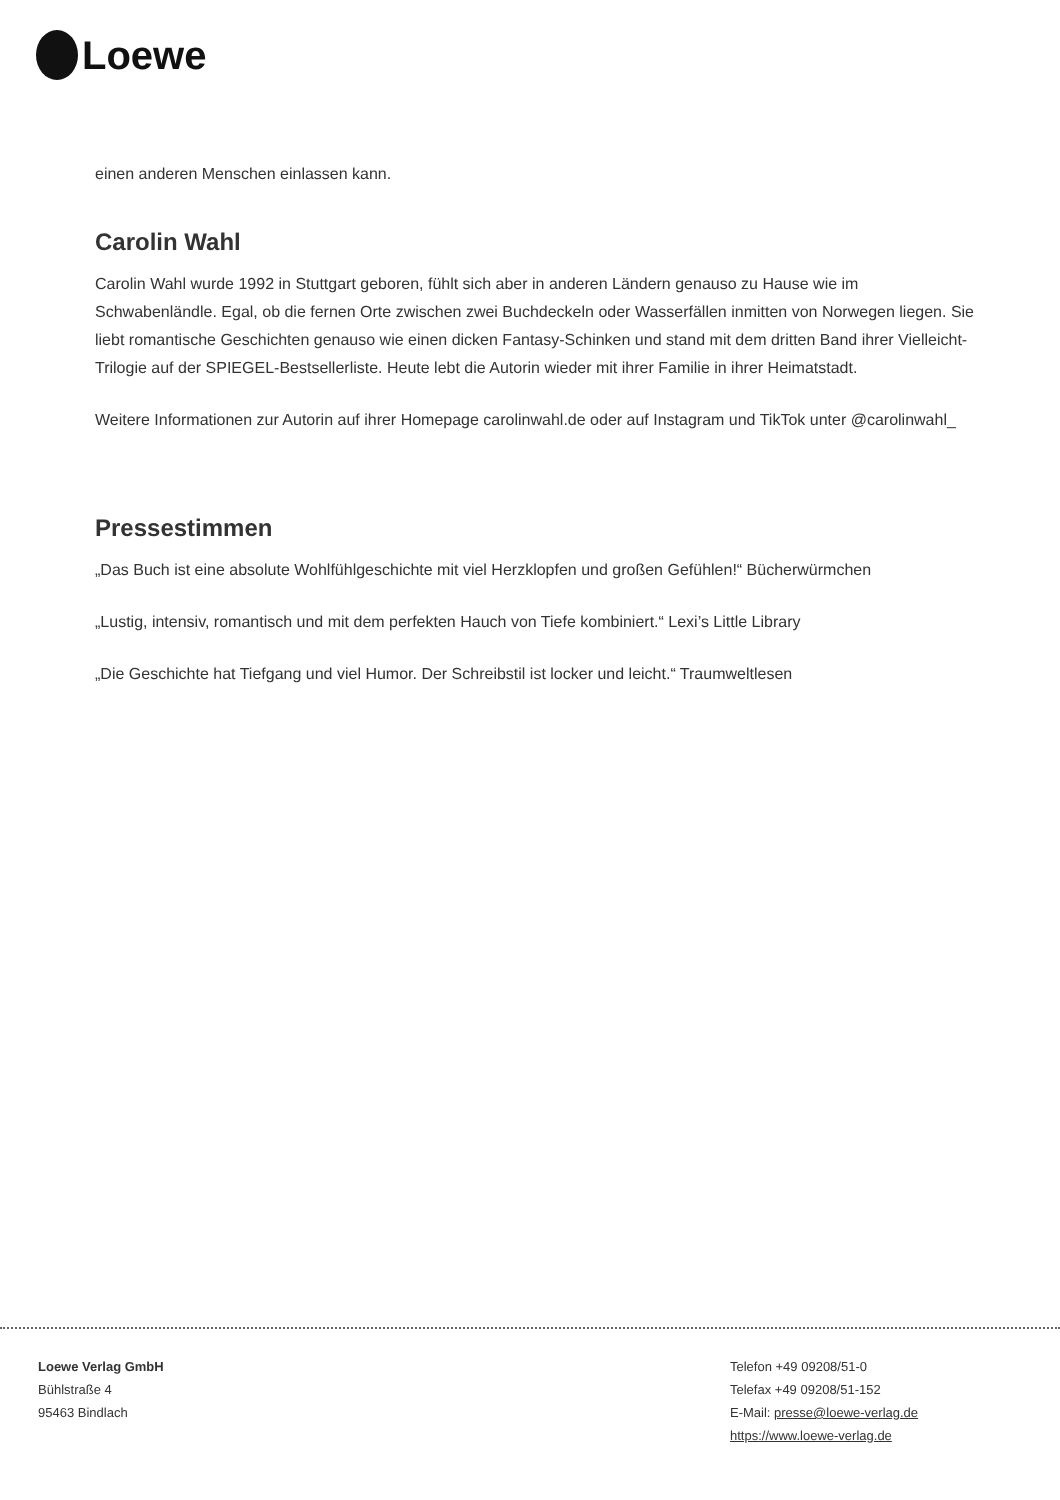Loewe
einen anderen Menschen einlassen kann.
Carolin Wahl
Carolin Wahl wurde 1992 in Stuttgart geboren, fühlt sich aber in anderen Ländern genauso zu Hause wie im Schwabenländle. Egal, ob die fernen Orte zwischen zwei Buchdeckeln oder Wasserfällen inmitten von Norwegen liegen. Sie liebt romantische Geschichten genauso wie einen dicken Fantasy-Schinken und stand mit dem dritten Band ihrer Vielleicht-Trilogie auf der SPIEGEL-Bestsellerliste. Heute lebt die Autorin wieder mit ihrer Familie in ihrer Heimatstadt.
Weitere Informationen zur Autorin auf ihrer Homepage carolinwahl.de oder auf Instagram und TikTok unter @carolinwahl_
Pressestimmen
„Das Buch ist eine absolute Wohlfühlgeschichte mit viel Herzklopfen und großen Gefühlen!“ Bücherwürmchen
„Lustig, intensiv, romantisch und mit dem perfekten Hauch von Tiefe kombiniert.“ Lexi’s Little Library
„Die Geschichte hat Tiefgang und viel Humor. Der Schreibstil ist locker und leicht.“ Traumweltlesen
Loewe Verlag GmbH
Bühlstraße 4
95463 Bindlach
Telefon +49 09208/51-0
Telefax +49 09208/51-152
E-Mail: presse@loewe-verlag.de
https://www.loewe-verlag.de